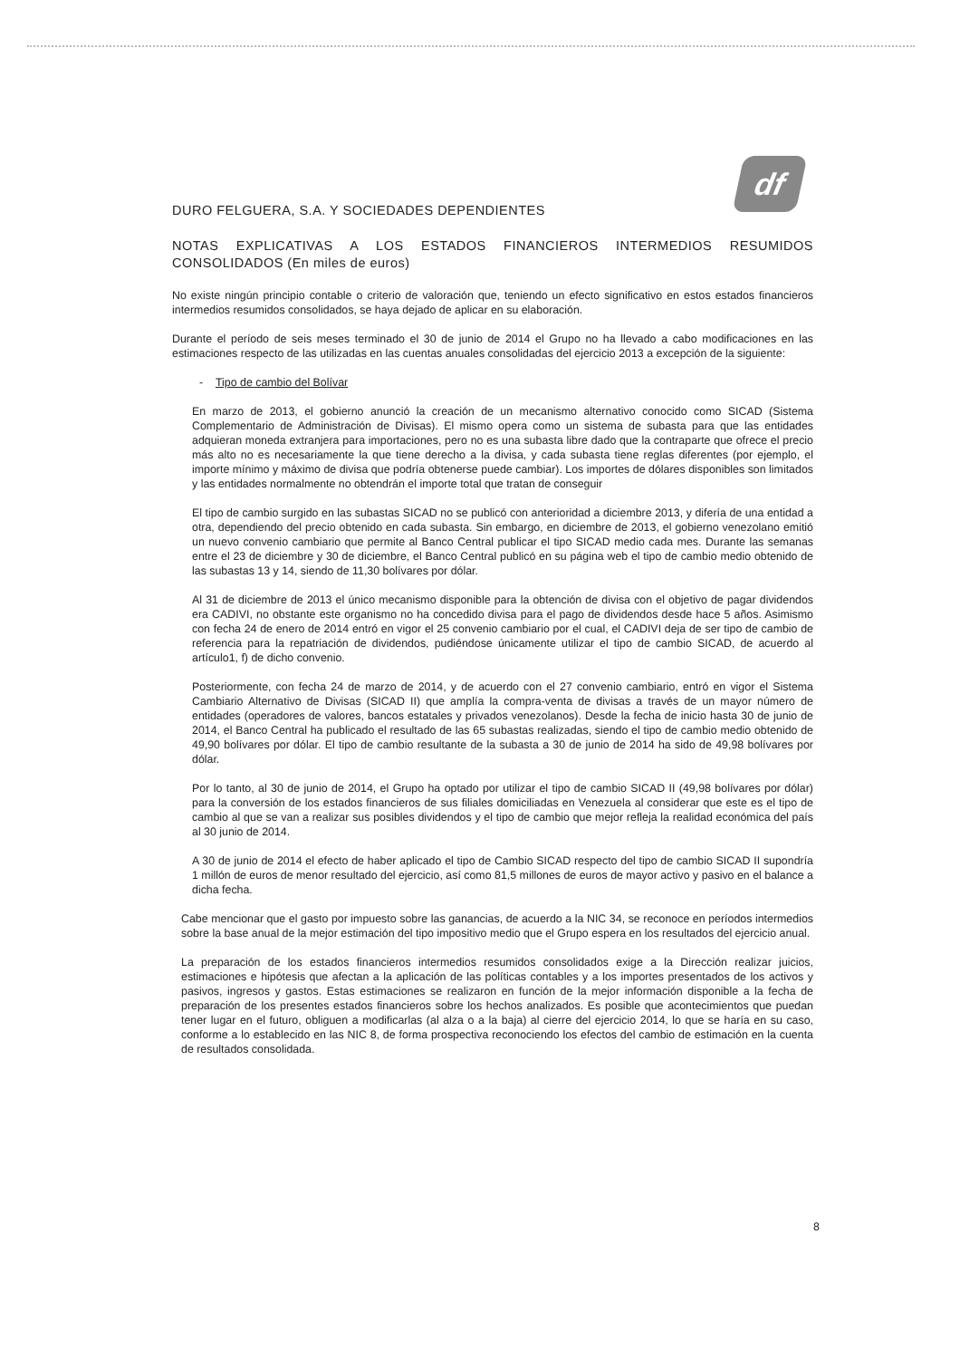df
DURO FELGUERA, S.A. Y SOCIEDADES DEPENDIENTES
NOTAS EXPLICATIVAS A LOS ESTADOS FINANCIEROS INTERMEDIOS RESUMIDOS CONSOLIDADOS (En miles de euros)
No existe ningún principio contable o criterio de valoración que, teniendo un efecto significativo en estos estados financieros intermedios resumidos consolidados, se haya dejado de aplicar en su elaboración.
Durante el período de seis meses terminado el 30 de junio de 2014 el Grupo no ha llevado a cabo modificaciones en las estimaciones respecto de las utilizadas en las cuentas anuales consolidadas del ejercicio 2013 a excepción de la siguiente:
- Tipo de cambio del Bolívar
En marzo de 2013, el gobierno anunció la creación de un mecanismo alternativo conocido como SICAD (Sistema Complementario de Administración de Divisas). El mismo opera como un sistema de subasta para que las entidades adquieran moneda extranjera para importaciones, pero no es una subasta libre dado que la contraparte que ofrece el precio más alto no es necesariamente la que tiene derecho a la divisa, y cada subasta tiene reglas diferentes (por ejemplo, el importe mínimo y máximo de divisa que podría obtenerse puede cambiar). Los importes de dólares disponibles son limitados y las entidades normalmente no obtendrán el importe total que tratan de conseguir
El tipo de cambio surgido en las subastas SICAD no se publicó con anterioridad a diciembre 2013, y difería de una entidad a otra, dependiendo del precio obtenido en cada subasta. Sin embargo, en diciembre de 2013, el gobierno venezolano emitió un nuevo convenio cambiario que permite al Banco Central publicar el tipo SICAD medio cada mes. Durante las semanas entre el 23 de diciembre y 30 de diciembre, el Banco Central publicó en su página web el tipo de cambio medio obtenido de las subastas 13 y 14, siendo de 11,30 bolívares por dólar.
Al 31 de diciembre de 2013 el único mecanismo disponible para la obtención de divisa con el objetivo de pagar dividendos era CADIVI, no obstante este organismo no ha concedido divisa para el pago de dividendos desde hace 5 años. Asimismo con fecha 24 de enero de 2014 entró en vigor el 25 convenio cambiario por el cual, el CADIVI deja de ser tipo de cambio de referencia para la repatriación de dividendos, pudiéndose únicamente utilizar el tipo de cambio SICAD, de acuerdo al artículo1, f) de dicho convenio.
Posteriormente, con fecha 24 de marzo de 2014, y de acuerdo con el 27 convenio cambiario, entró en vigor el Sistema Cambiario Alternativo de Divisas (SICAD II) que amplía la compra-venta de divisas a través de un mayor número de entidades (operadores de valores, bancos estatales y privados venezolanos). Desde la fecha de inicio hasta 30 de junio de 2014, el Banco Central ha publicado el resultado de las 65 subastas realizadas, siendo el tipo de cambio medio obtenido de 49,90 bolívares por dólar. El tipo de cambio resultante de la subasta a 30 de junio de 2014 ha sido de 49,98 bolívares por dólar.
Por lo tanto, al 30 de junio de 2014, el Grupo ha optado por utilizar el tipo de cambio SICAD II (49,98 bolívares por dólar) para la conversión de los estados financieros de sus filiales domiciliadas en Venezuela al considerar que este es el tipo de cambio al que se van a realizar sus posibles dividendos y el tipo de cambio que mejor refleja la realidad económica del país al 30 junio de 2014.
A 30 de junio de 2014 el efecto de haber aplicado el tipo de Cambio SICAD respecto del tipo de cambio SICAD II supondría 1 millón de euros de menor resultado del ejercicio, así como 81,5 millones de euros de mayor activo y pasivo en el balance a dicha fecha.
Cabe mencionar que el gasto por impuesto sobre las ganancias, de acuerdo a la NIC 34, se reconoce en períodos intermedios sobre la base anual de la mejor estimación del tipo impositivo medio que el Grupo espera en los resultados del ejercicio anual.
La preparación de los estados financieros intermedios resumidos consolidados exige a la Dirección realizar juicios, estimaciones e hipótesis que afectan a la aplicación de las políticas contables y a los importes presentados de los activos y pasivos, ingresos y gastos. Estas estimaciones se realizaron en función de la mejor información disponible a la fecha de preparación de los presentes estados financieros sobre los hechos analizados. Es posible que acontecimientos que puedan tener lugar en el futuro, obliguen a modificarlas (al alza o a la baja) al cierre del ejercicio 2014, lo que se haría en su caso, conforme a lo establecido en las NIC 8, de forma prospectiva reconociendo los efectos del cambio de estimación en la cuenta de resultados consolidada.
8